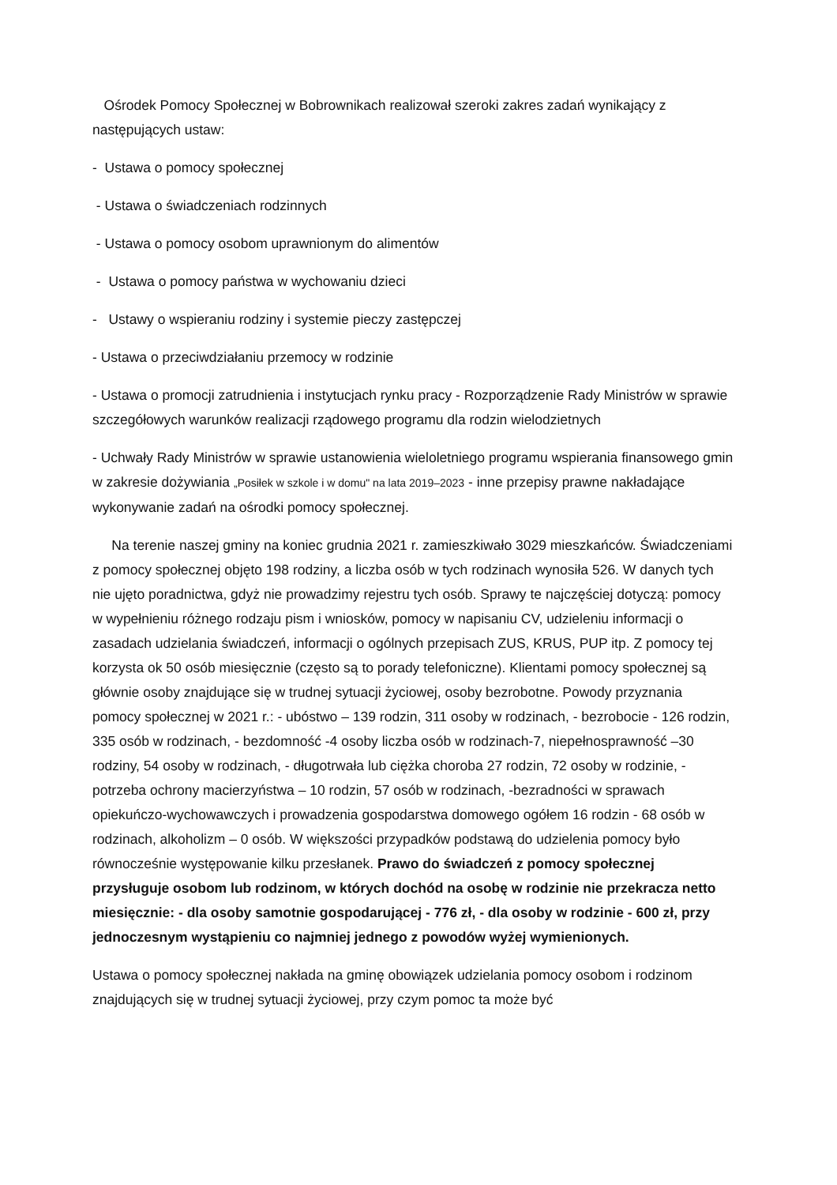Ośrodek Pomocy Społecznej w Bobrownikach realizował szeroki zakres zadań wynikający z następujących ustaw:
- Ustawa o pomocy społecznej
- Ustawa o świadczeniach rodzinnych
- Ustawa o pomocy osobom uprawnionym do alimentów
- Ustawa o pomocy państwa w wychowaniu dzieci
- Ustawy o wspieraniu rodziny i systemie pieczy zastępczej
- Ustawa o przeciwdziałaniu przemocy w rodzinie
- Ustawa o promocji zatrudnienia i instytucjach rynku pracy - Rozporządzenie Rady Ministrów w sprawie szczegółowych warunków realizacji rządowego programu dla rodzin wielodzietnych
- Uchwały Rady Ministrów w sprawie ustanowienia wieloletniego programu wspierania finansowego gmin w zakresie dożywiania „Posiłek w szkole i w domu" na lata 2019–2023 - inne przepisy prawne nakładające wykonywanie zadań na ośrodki pomocy społecznej.
Na terenie naszej gminy na koniec grudnia 2021 r. zamieszkiwało 3029 mieszkańców. Świadczeniami z pomocy społecznej objęto 198 rodziny, a liczba osób w tych rodzinach wynosiła 526. W danych tych nie ujęto poradnictwa, gdyż nie prowadzimy rejestru tych osób. Sprawy te najczęściej dotyczą: pomocy w wypełnieniu różnego rodzaju pism i wniosków, pomocy w napisaniu CV, udzieleniu informacji o zasadach udzielania świadczeń, informacji o ogólnych przepisach ZUS, KRUS, PUP itp. Z pomocy tej korzysta ok 50 osób miesięcznie (często są to porady telefoniczne). Klientami pomocy społecznej są głównie osoby znajdujące się w trudnej sytuacji życiowej, osoby bezrobotne. Powody przyznania pomocy społecznej w 2021 r.: - ubóstwo – 139 rodzin, 311 osoby w rodzinach, - bezrobocie - 126 rodzin, 335 osób w rodzinach, - bezdomność -4 osoby liczba osób w rodzinach-7, niepełnosprawność –30 rodziny, 54 osoby w rodzinach, - długotrwała lub ciężka choroba 27 rodzin, 72 osoby w rodzinie, - potrzeba ochrony macierzyństwa – 10 rodzin, 57 osób w rodzinach, -bezradności w sprawach opiekuńczo-wychowawczych i prowadzenia gospodarstwa domowego ogółem 16 rodzin - 68 osób w rodzinach, alkoholizm – 0 osób. W większości przypadków podstawą do udzielenia pomocy było równocześnie występowanie kilku przesłanek. Prawo do świadczeń z pomocy społecznej przysługuje osobom lub rodzinom, w których dochód na osobę w rodzinie nie przekracza netto miesięcznie: - dla osoby samotnie gospodarującej - 776 zł, - dla osoby w rodzinie - 600 zł, przy jednoczesnym wystąpieniu co najmniej jednego z powodów wyżej wymienionych.
Ustawa o pomocy społecznej nakłada na gminę obowiązek udzielania pomocy osobom i rodzinom znajdujących się w trudnej sytuacji życiowej, przy czym pomoc ta może być